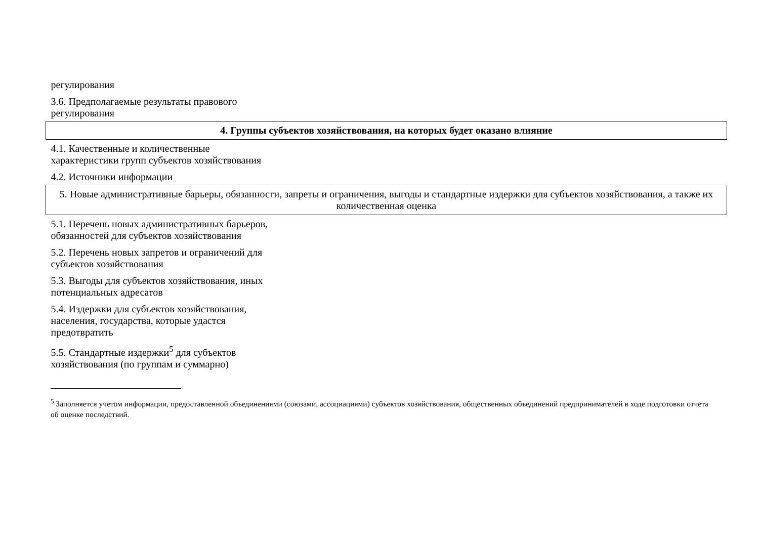| регулирования | |
| 3.6. Предполагаемые результаты правового регулирования | |
| 4. Группы субъектов хозяйствования, на которых будет оказано влияние | |
| 4.1. Качественные и количественные характеристики групп субъектов хозяйствования | |
| 4.2. Источники информации | |
| 5. Новые административные барьеры, обязанности, запреты и ограничения, выгоды и стандартные издержки для субъектов хозяйствования, а также их количественная оценка | |
| 5.1. Перечень новых административных барьеров, обязанностей для субъектов хозяйствования | |
| 5.2. Перечень новых запретов и ограничений для субъектов хозяйствования | |
| 5.3. Выгоды для субъектов хозяйствования, иных потенциальных адресатов | |
| 5.4. Издержки для субъектов хозяйствования, населения, государства, которые удастся предотвратить | |
| 5.5. Стандартные издержки<sup>5</sup> для субъектов хозяйствования (по группам и суммарно) | |
<sup>5</sup> Заполняется учетом информации, предоставленной объединениями (союзами, ассоциациями) субъектов хозяйствования, общественных объединений предпринимателей в ходе подготовки отчета об оценке последствий.